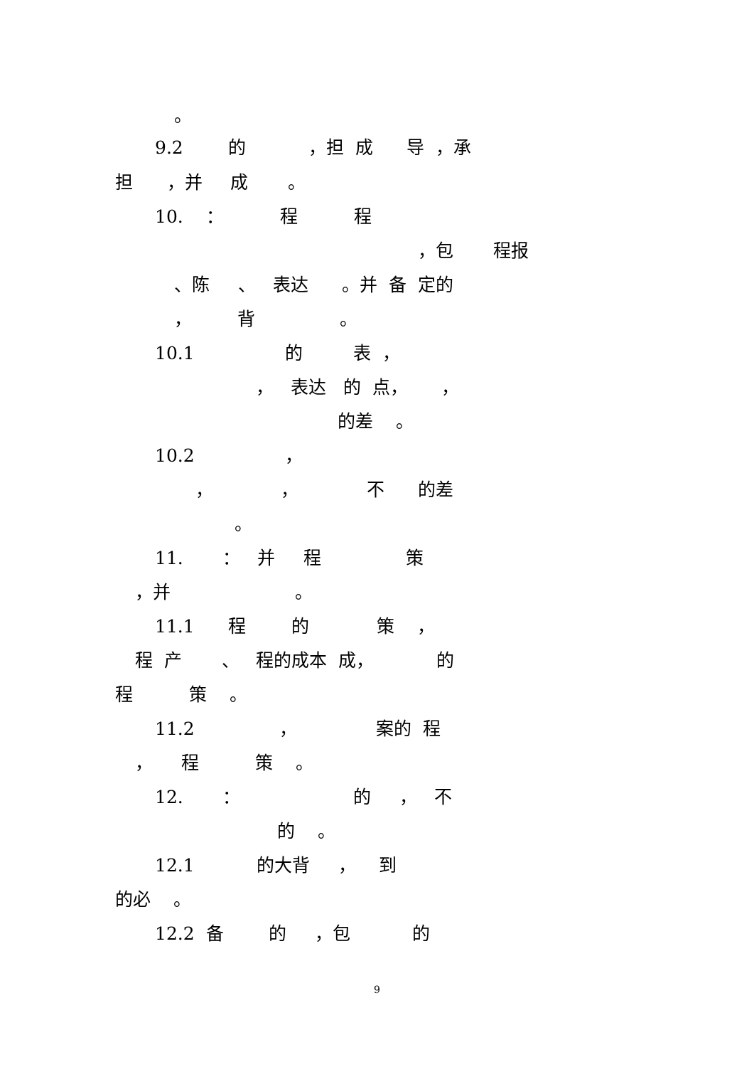。
9.2 的 ，担 成 导 ，承
担 ，并 成 。
10. ： 程 程
，包 程报
、陈 、 表达 。并 备 定的
， 背 。
10.1 的 表 ，
， 表达 的 点， ，
的差 。
10.2 ，
， ， 不 的差
。
11. ： 并 程 策
，并 。
11.1 程 的 策 ，
程 产 、 程的成本 成， 的
程 策 。
11.2 ， 案的 程
， 程 策 。
12. ： 的 ， 不
的 。
12.1 的大背 ， 到
的必 。
12.2 备 的 ，包 的
9